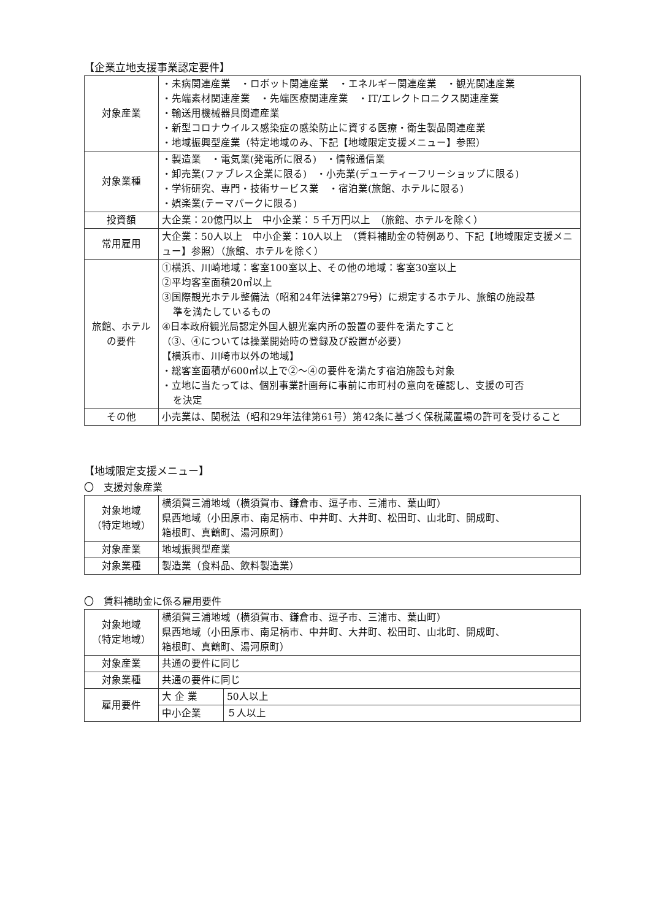【企業立地支援事業認定要件】
| 対象産業 | ・未病関連産業 ・ロボット関連産業 ・エネルギー関連産業 ・観光関連産業 ・先端素材関連産業 ・先端医療関連産業 ・IT/エレクトロニクス関連産業 ・輸送用機械器具関連産業 ・新型コロナウイルス感染症の感染防止に資する医療・衛生製品関連産業 ・地域振興型産業（特定地域のみ、下記【地域限定支援メニュー】参照） |
| 対象業種 | ・製造業 ・電気業(発電所に限る) ・情報通信業 ・卸売業(ファブレス企業に限る) ・小売業(デューティーフリーショップに限る) ・学術研究、専門・技術サービス業 ・宿泊業(旅館、ホテルに限る) ・娯楽業(テーマパークに限る) |
| 投資額 | 大企業：20億円以上 中小企業：５千万円以上 （旅館、ホテルを除く） |
| 常用雇用 | 大企業：50人以上 中小企業：10人以上 （賃料補助金の特例あり、下記【地域限定支援メニュー】参照）（旅館、ホテルを除く） |
| 旅館、ホテル の要件 | ①横浜、川崎地域：客室100室以上、その他の地域：客室30室以上 ②平均客室面積20㎡以上 ③国際観光ホテル整備法（昭和24年法律第279号）に規定するホテル、旅館の施設基 準を満たしているもの ④日本政府観光局認定外国人観光案内所の設置の要件を満たすこと （③、④については操業開始時の登録及び設置が必要） 【横浜市、川崎市以外の地域】 ・総客室面積が600㎡以上で②～④の要件を満たす宿泊施設も対象 ・立地に当たっては、個別事業計画毎に事前に市町村の意向を確認し、支援の可否 を決定 |
| その他 | 小売業は、関税法（昭和29年法律第61号）第42条に基づく保税蔵置場の許可を受けること |
【地域限定支援メニュー】
〇　支援対象産業
| 対象地域 （特定地域） | 横須賀三浦地域（横須賀市、鎌倉市、逗子市、三浦市、葉山町） 県西地域（小田原市、南足柄市、中井町、大井町、松田町、山北町、開成町、 箱根町、真鶴町、湯河原町） |
| 対象産業 | 地域振興型産業 |
| 対象業種 | 製造業（食料品、飲料製造業） |
〇　賃料補助金に係る雇用要件
| 対象地域 （特定地域） | 横須賀三浦地域（横須賀市、鎌倉市、逗子市、三浦市、葉山町） 県西地域（小田原市、南足柄市、中井町、大井町、松田町、山北町、開成町、 箱根町、真鶴町、湯河原町） | |
| 対象産業 | 共通の要件に同じ | |
| 対象業種 | 共通の要件に同じ | |
| 雇用要件 | 大 企 業 | 50人以上 |
| | 中小企業 | ５人以上 |